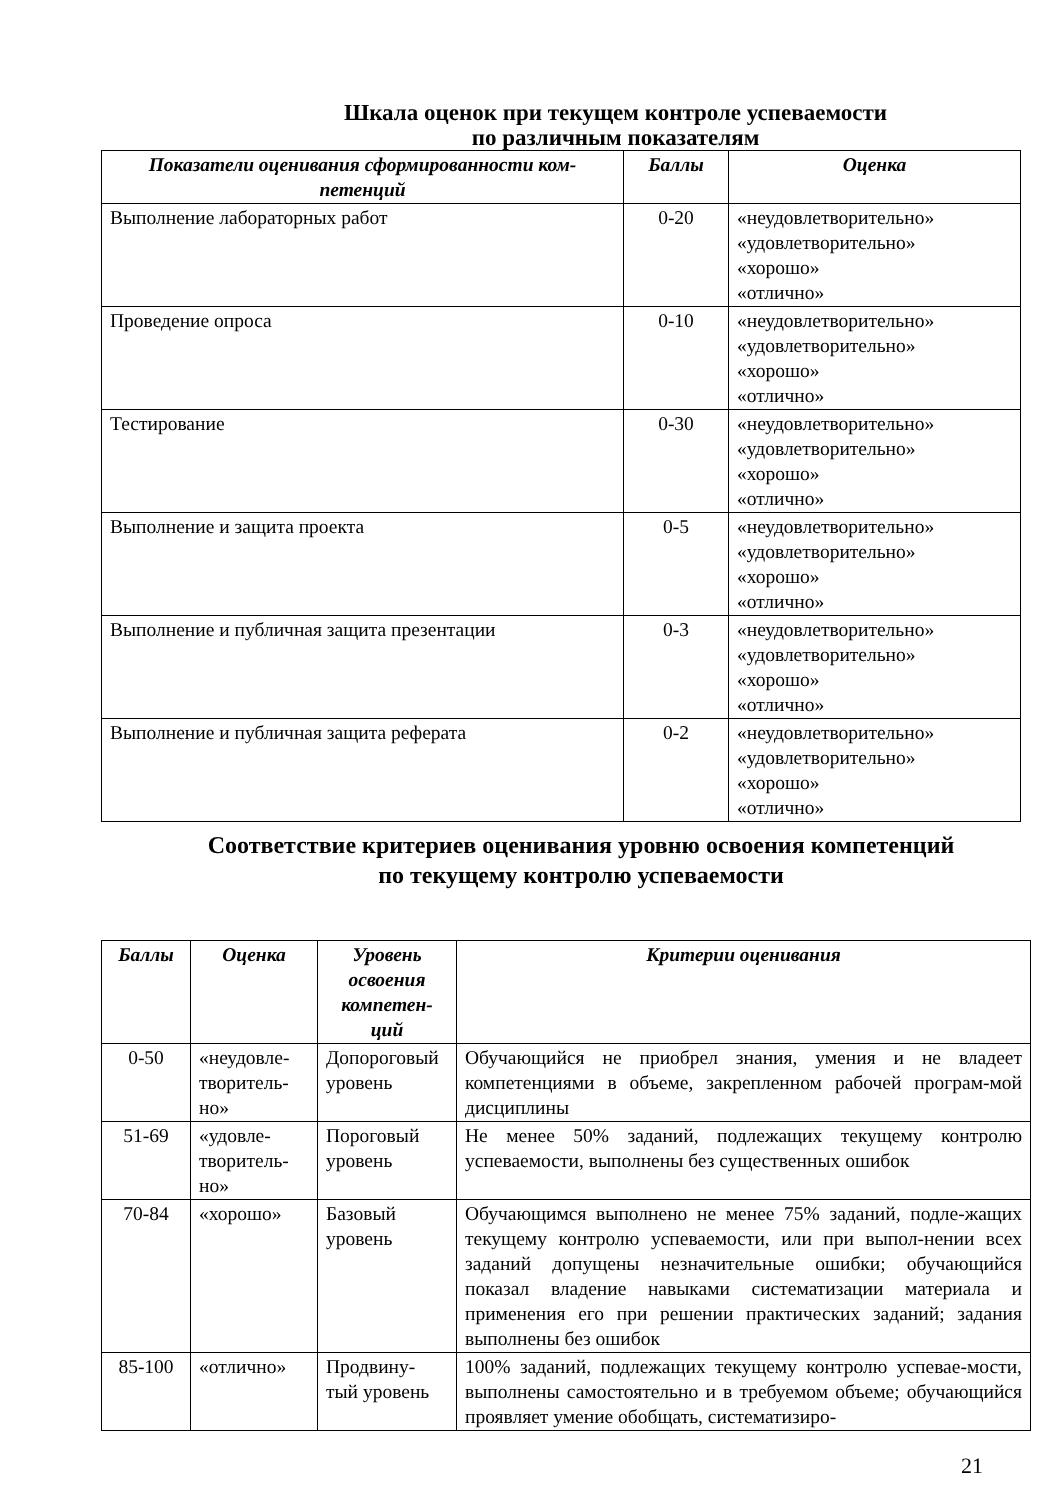Шкала оценок при текущем контроле успеваемости
по различным показателям
| Показатели оценивания сформированности ком- петенций | Баллы | Оценка |
| --- | --- | --- |
| Выполнение лабораторных работ | 0-20 | «неудовлетворительно» «удовлетворительно» «хорошо» «отлично» |
| Проведение опроса | 0-10 | «неудовлетворительно» «удовлетворительно» «хорошо» «отлично» |
| Тестирование | 0-30 | «неудовлетворительно» «удовлетворительно» «хорошо» «отлично» |
| Выполнение и защита проекта | 0-5 | «неудовлетворительно» «удовлетворительно» «хорошо» «отлично» |
| Выполнение и публичная защита презентации | 0-3 | «неудовлетворительно» «удовлетворительно» «хорошо» «отлично» |
| Выполнение и публичная защита реферата | 0-2 | «неудовлетворительно» «удовлетворительно» «хорошо» «отлично» |
Соответствие критериев оценивания уровню освоения компетенций
по текущему контролю успеваемости
| Баллы | Оценка | Уровень освоения компетен- ций | Критерии оценивания |
| --- | --- | --- | --- |
| 0-50 | «неудовле- творитель- но» | Допороговый уровень | Обучающийся не приобрел знания, умения и не владеет компетенциями в объеме, закрепленном рабочей програм-мой дисциплины |
| 51-69 | «удовле- творитель- но» | Пороговый уровень | Не менее 50% заданий, подлежащих текущему контролю успеваемости, выполнены без существенных ошибок |
| 70-84 | «хорошо» | Базовый уровень | Обучающимся выполнено не менее 75% заданий, подле-жащих текущему контролю успеваемости, или при выпол-нении всех заданий допущены незначительные ошибки; обучающийся показал владение навыками систематизации материала и применения его при решении практических заданий; задания выполнены без ошибок |
| 85-100 | «отлично» | Продвину- тый уровень | 100% заданий, подлежащих текущему контролю успевае-мости, выполнены самостоятельно и в требуемом объеме; обучающийся проявляет умение обобщать, систематизиро- |
21